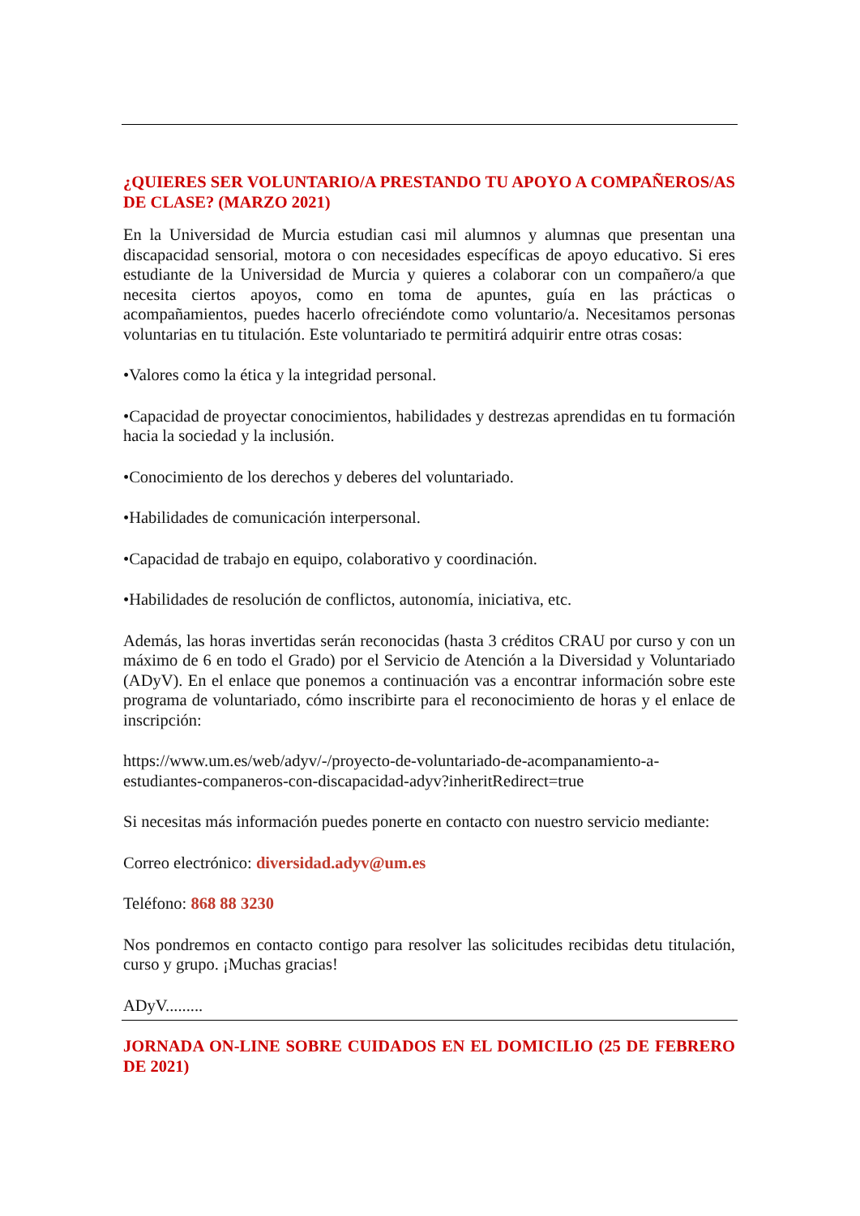¿QUIERES SER VOLUNTARIO/A PRESTANDO TU APOYO A COMPAÑEROS/AS DE CLASE? (MARZO 2021)
En la Universidad de Murcia estudian casi mil alumnos y alumnas que presentan una discapacidad sensorial, motora o con necesidades específicas de apoyo educativo. Si eres estudiante de la Universidad de Murcia y quieres a colaborar con un compañero/a que necesita ciertos apoyos, como en toma de apuntes, guía en las prácticas o acompañamientos, puedes hacerlo ofreciéndote como voluntario/a. Necesitamos personas voluntarias en tu titulación. Este voluntariado te permitirá adquirir entre otras cosas:
•Valores como la ética y la integridad personal.
•Capacidad de proyectar conocimientos, habilidades y destrezas aprendidas en tu formación hacia la sociedad y la inclusión.
•Conocimiento de los derechos y deberes del voluntariado.
•Habilidades de comunicación interpersonal.
•Capacidad de trabajo en equipo, colaborativo y coordinación.
•Habilidades de resolución de conflictos, autonomía, iniciativa, etc.
Además, las horas invertidas serán reconocidas (hasta 3 créditos CRAU por curso y con un máximo de 6 en todo el Grado) por el Servicio de Atención a la Diversidad y Voluntariado (ADyV). En el enlace que ponemos a continuación vas a encontrar información sobre este programa de voluntariado, cómo inscribirte para el reconocimiento de horas y el enlace de inscripción:
https://www.um.es/web/adyv/-/proyecto-de-voluntariado-de-acompanamiento-a-
estudiantes-companeros-con-discapacidad-adyv?inheritRedirect=true
Si necesitas más información puedes ponerte en contacto con nuestro servicio mediante:
Correo electrónico: diversidad.adyv@um.es
Teléfono: 868 88 3230
Nos pondremos en contacto contigo para resolver las solicitudes recibidas detu titulación, curso y grupo. ¡Muchas gracias!
ADyV.........
JORNADA ON-LINE SOBRE CUIDADOS EN EL DOMICILIO (25 DE FEBRERO DE 2021)